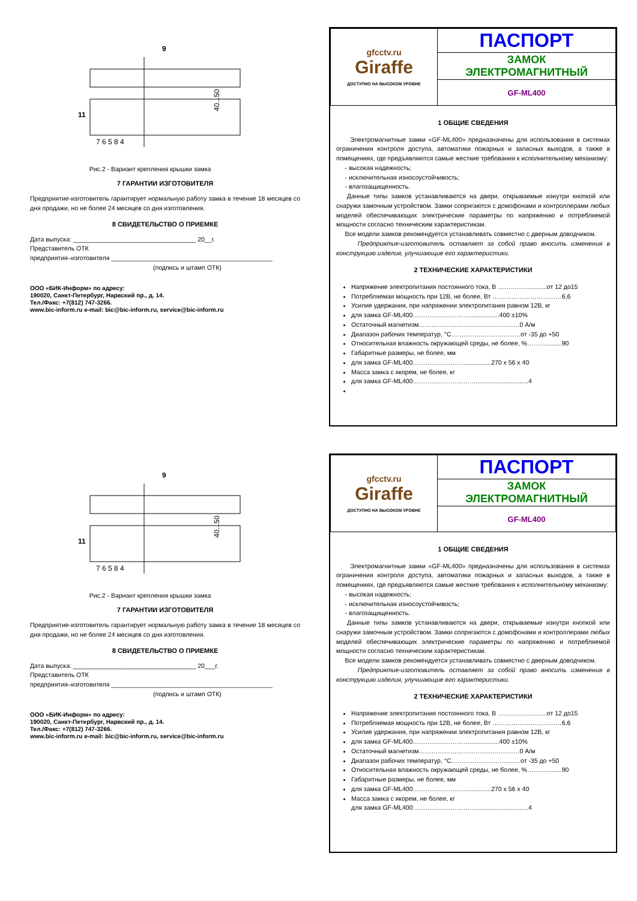9
11
7 6 5 8 4
40...50
Рис.2 - Вариант крепления крышки замка
7 ГАРАНТИИ ИЗГОТОВИТЕЛЯ
Предприятие-изготовитель гарантирует нормальную работу замка в течение 18 месяцев со дня продажи, но не более 24 месяцев со дня изготовления.
8 СВИДЕТЕЛЬСТВО О ПРИЕМКЕ
Дата выпуска: ___________________________________ 20__г.
Представитель ОТК
предприятия–изготовителя ______________________________________________
(подпись и штамп ОТК)
ООО «БИК-Информ» по адресу:
190020, Санкт-Петербург, Нарвский пр., д. 14.
Тел./Факс: +7(812) 747-3266.
www.bic-inform.ru e-mail: bic@bic-inform.ru, service@bic-inform.ru
| gfcctv.ru Giraffe ДОСТУПНО НА ВЫСОКОМ УРОВНЕ | ПАСПОРТ |
| | ЗАМОК ЭЛЕКТРОМАГНИТНЫЙ |
| | GF-ML400 |
1 ОБЩИЕ СВЕДЕНИЯ
Электромагнитные замки «GF-ML400» предназначены для использования в системах ограничения контроля доступа, автоматики пожарных и запасных выходов, а также в помещениях, где предъявляются самые жесткие требования к исполнительному механизму:
- высокая надежность;
- исключительная износоустойчивость;
- влагозащищенность.
Данные типы замков устанавливаются на двери, открываемые изнутри кнопкой или снаружи замочным устройством. Замки сопрягаются с домофонами и контроллерами любых моделей обеспечивающих электрические параметры по напряжению и потребляемой мощности согласно техническим характеристикам.
Все модели замков рекомендуется устанавливать совместно с дверным доводчиком.
Предприятие-изготовитель оставляет за собой право вносить изменения в конструкцию изделия, улучшающие его характеристики.
2 ТЕХНИЧЕСКИЕ ХАРАКТЕРИСТИКИ
Напряжение электропитания постоянного тока, В ……………..........от 12 до15
Потребляемая мощность при 12В, не более, Вт ……………………………6,6
Усилие удержания, при напряжении электропитания равном 12В, кг
для замка GF-ML400……………………….................400 ±10%
Остаточный магнетизм…………………………………………0 А/м
Диапазон рабочих температур, °С……………………………от -35 до +50
Относительная влажность окружающей среды, не более, %……….........90
Габаритные размеры, не более, мм
для замка GF-ML400……………………................270 x 56 x 40
Масса замка с якорем, не более, кг
для замка GF-ML400…………………………..............................4
9
11
7 6 5 8 4
40...50
Рис.2 - Вариант крепления крышки замка
7 ГАРАНТИИ ИЗГОТОВИТЕЛЯ
Предприятие-изготовитель гарантирует нормальную работу замка в течение 18 месяцев со дня продажи, но не более 24 месяцев со дня изготовления.
8 СВИДЕТЕЛЬСТВО О ПРИЕМКЕ
Дата выпуска: ___________________________________ 20___г.
Представитель ОТК
предприятия–изготовителя ______________________________________________
(подпись и штамп ОТК)
ООО «БИК-Информ» по адресу:
190020, Санкт-Петербург, Нарвский пр., д. 14.
Тел./Факс: +7(812) 747-3266.
www.bic-inform.ru e-mail: bic@bic-inform.ru, service@bic-inform.ru
| gfcctv.ru Giraffe ДОСТУПНО НА ВЫСОКОМ УРОВНЕ | ПАСПОРТ |
| | ЗАМОК ЭЛЕКТРОМАГНИТНЫЙ |
| | GF-ML400 |
1 ОБЩИЕ СВЕДЕНИЯ
Электромагнитные замки «GF-ML400» предназначены для использования в системах ограничения контроля доступа, автоматики пожарных и запасных выходов, а также в помещениях, где предъявляются самые жесткие требования к исполнительному механизму:
- высокая надежность;
- исключительная износоустойчивость;
- влагозащищенность.
Данные типы замков устанавливаются на двери, открываемые изнутри кнопкой или снаружи замочным устройством. Замки сопрягаются с домофонами и контроллерами любых моделей обеспечивающих электрические параметры по напряжению и потребляемой мощности согласно техническим характеристикам.
Все модели замков рекомендуется устанавливать совместно с дверным доводчиком.
Предприятие-изготовитель оставляет за собой право вносить изменения в конструкцию изделия, улучшающие его характеристики.
2 ТЕХНИЧЕСКИЕ ХАРАКТЕРИСТИКИ
Напряжение электропитания постоянного тока, В ……………..........от 12 до15
Потребляемая мощность при 12В, не более, Вт ……………………………6,6
Усилие удержания, при напряжении электропитания равном 12В, кг
для замка GF-ML400……………………….................400 ±10%
Остаточный магнетизм…………………………………………0 А/м
Диапазон рабочих температур, °С……………………………от -35 до +50
Относительная влажность окружающей среды, не более, %……….........90
Габаритные размеры, не более, мм
для замка GF-ML400……………………................270 x 56 x 40
Масса замка с якорем, не более, кг
для замка GF-ML400…………………………..............................4